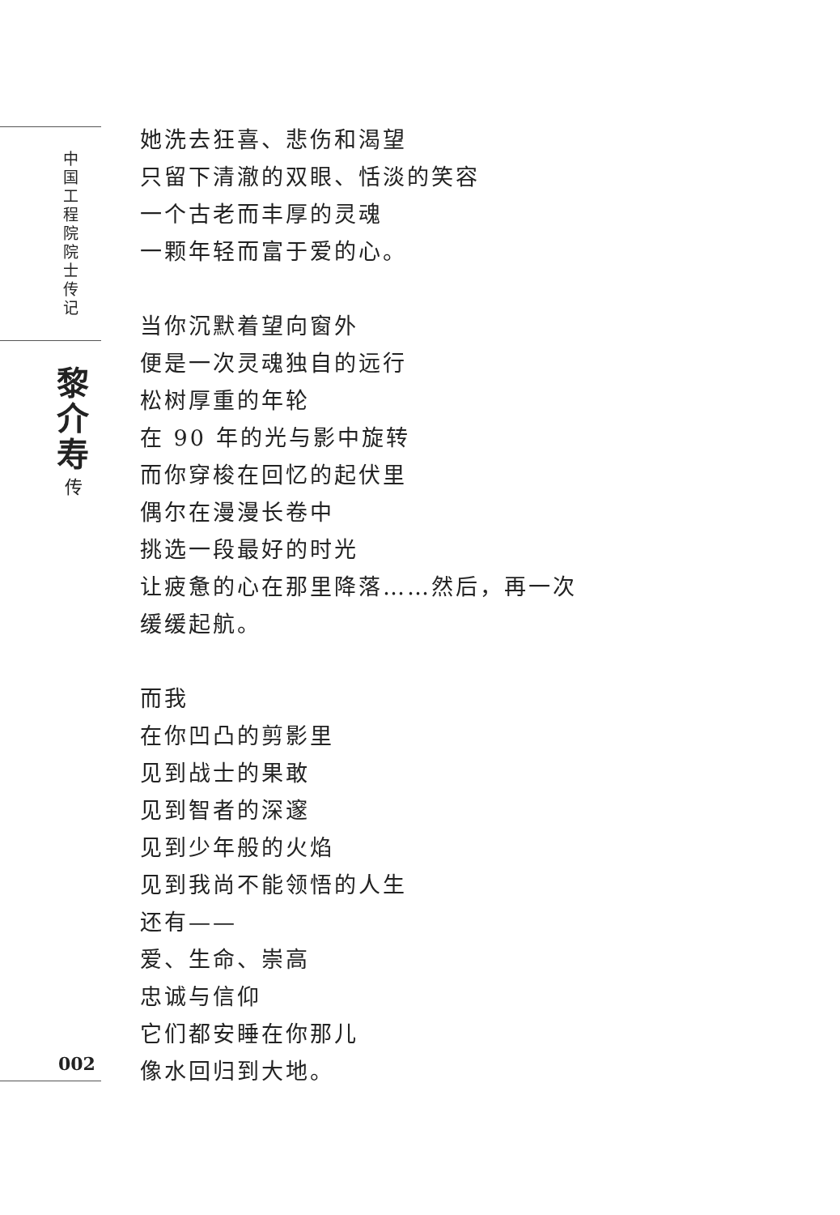中国工程院院士传记
黎介寿
传
002
她洗去狂喜、悲伤和渴望
只留下清澈的双眼、恬淡的笑容
一个古老而丰厚的灵魂
一颗年轻而富于爱的心。
当你沉默着望向窗外
便是一次灵魂独自的远行
松树厚重的年轮
在 90 年的光与影中旋转
而你穿梭在回忆的起伏里
偶尔在漫漫长卷中
挑选一段最好的时光
让疲惫的心在那里降落……然后，再一次
缓缓起航。
而我
在你凹凸的剪影里
见到战士的果敢
见到智者的深邃
见到少年般的火焰
见到我尚不能领悟的人生
还有——
爱、生命、崇高
忠诚与信仰
它们都安睡在你那儿
像水回归到大地。